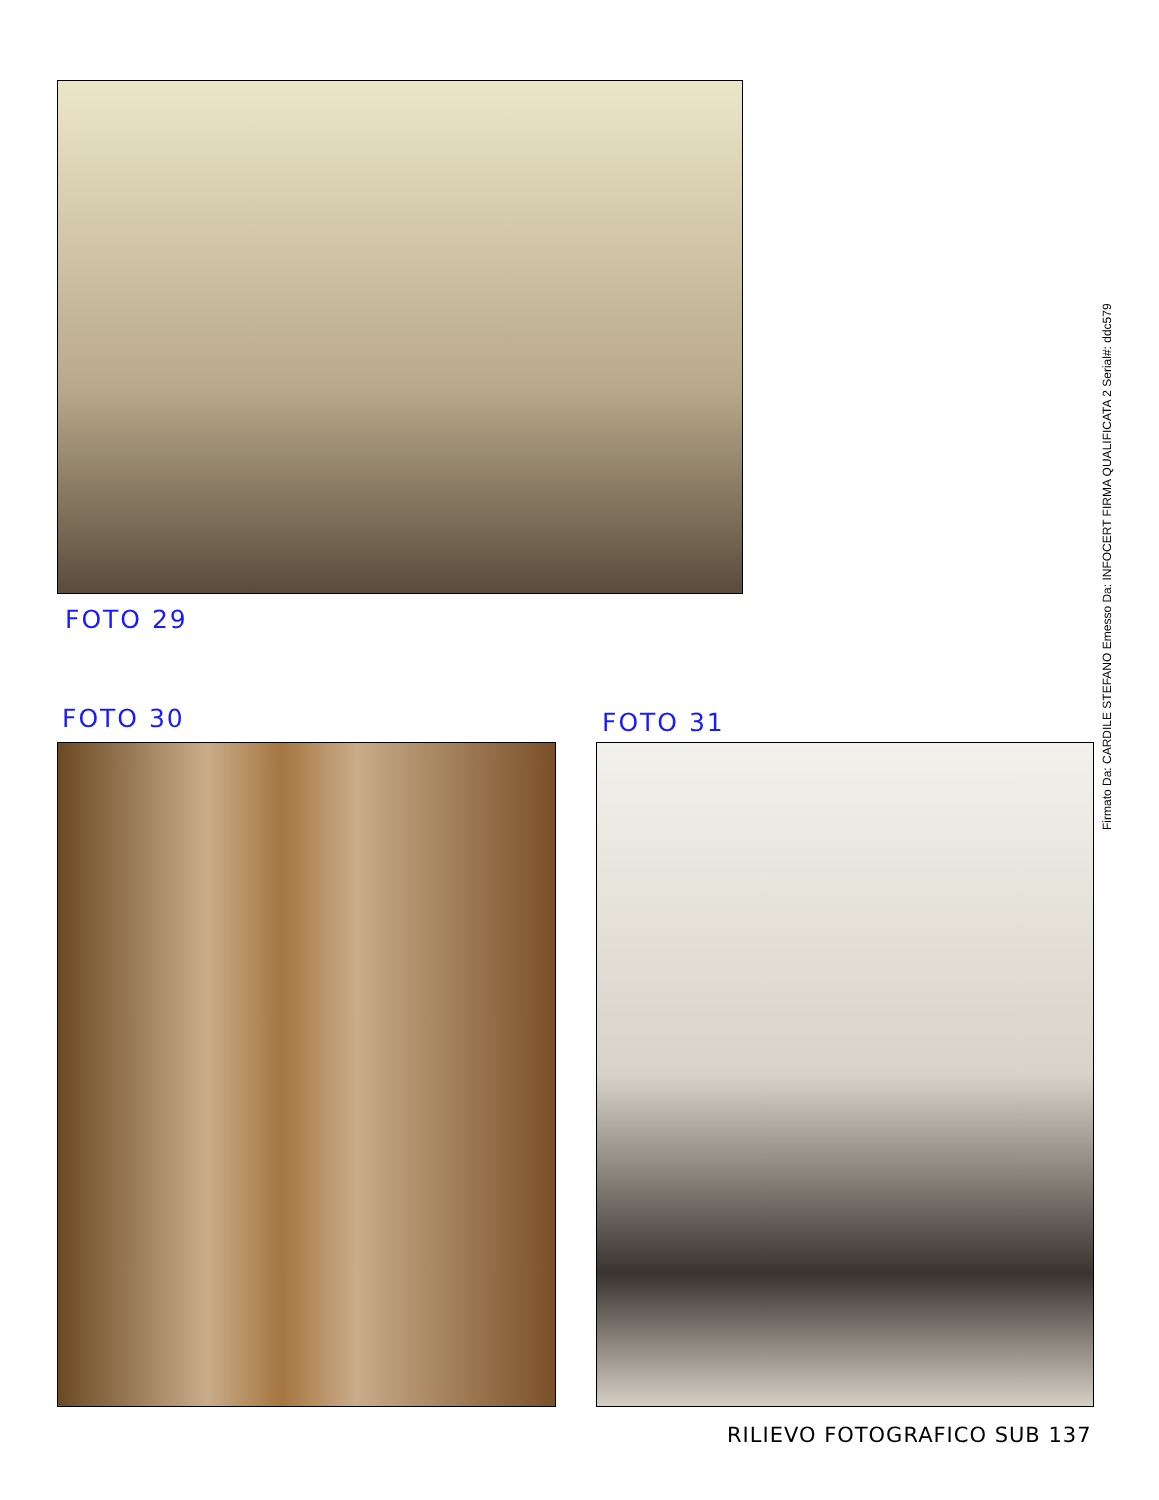FOTO 29
FOTO 30 FOTO 31
RILIEVO FOTOGRAFICO SUB 137
Firmato Da: CARDILE STEFANO Emesso Da: INFOCERT FIRMA QUALIFICATA 2 Serial#: ddc579